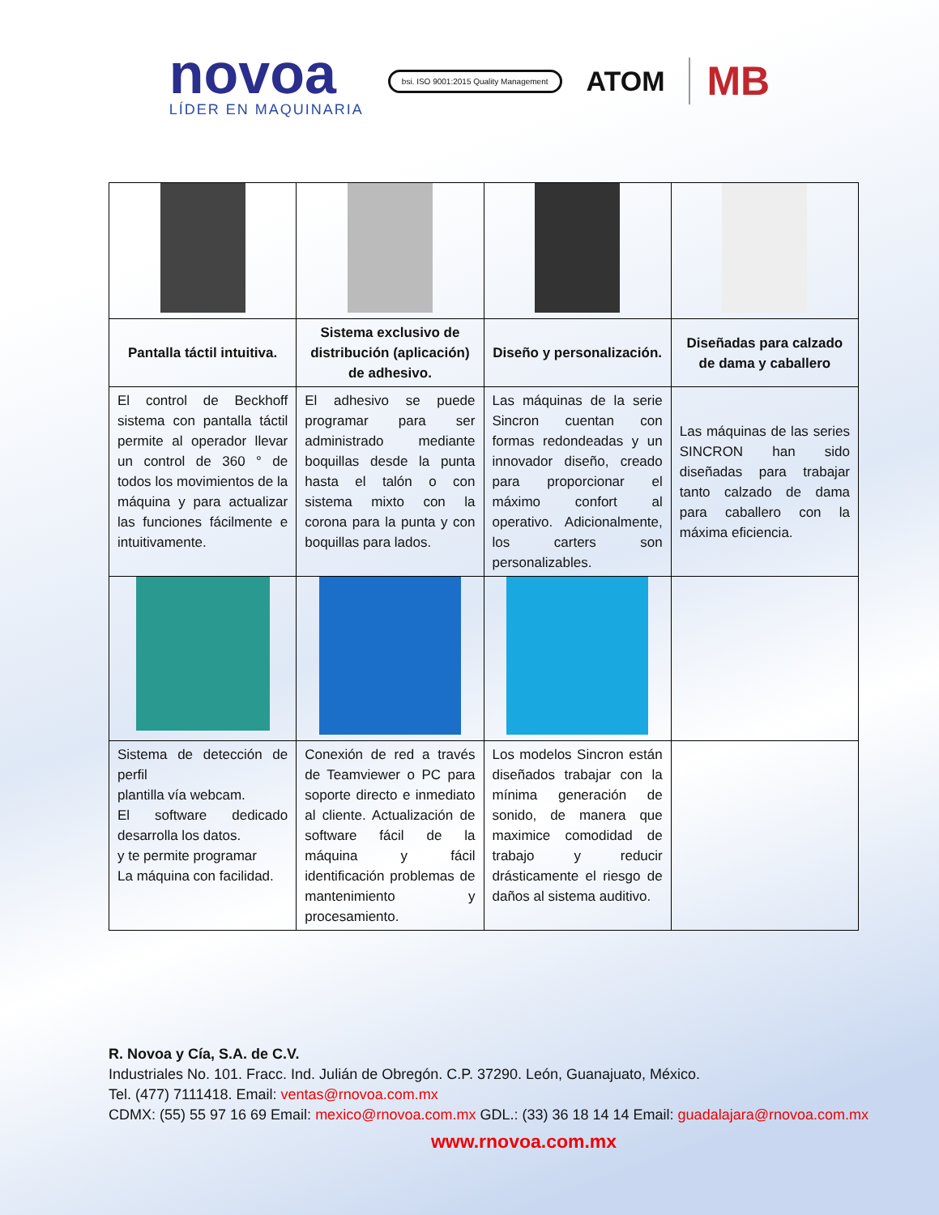novoa
LÍDER EN MAQUINARIA
bsi. ISO 9001:2015 Quality Management
ATOM
MB
| Pantalla táctil intuitiva. | Sistema exclusivo de distribución (aplicación) de adhesivo. | Diseño y personalización. | Diseñadas para calzado de dama y caballero |
| El control de Beckhoff sistema con pantalla táctil permite al operador llevar un control de 360 ° de todos los movimientos de la máquina y para actualizar las funciones fácilmente e intuitivamente. | El adhesivo se puede programar para ser administrado mediante boquillas desde la punta hasta el talón o con sistema mixto con la corona para la punta y con boquillas para lados. | Las máquinas de la serie Sincron cuentan con formas redondeadas y un innovador diseño, creado para proporcionar el máximo confort al operativo. Adicionalmente, los carters son personalizables. | Las máquinas de las series SINCRON han sido diseñadas para trabajar tanto calzado de dama para caballero con la máxima eficiencia. |
| Sistema de detección de perfil plantilla vía webcam. El software dedicado desarrolla los datos. y te permite programar La máquina con facilidad. | Conexión de red a través de Teamviewer o PC para soporte directo e inmediato al cliente. Actualización de software fácil de la máquina y fácil identificación problemas de mantenimiento y procesamiento. | Los modelos Sincron están diseñados trabajar con la mínima generación de sonido, de manera que maximice comodidad de trabajo y reducir drásticamente el riesgo de daños al sistema auditivo. | |
R. Novoa y Cía, S.A. de C.V.
Industriales No. 101. Fracc. Ind. Julián de Obregón. C.P. 37290. León, Guanajuato, México.
Tel. (477) 7111418. Email: ventas@rnovoa.com.mx
CDMX: (55) 55 97 16 69 Email: mexico@rnovoa.com.mx GDL.: (33) 36 18 14 14 Email: guadalajara@rnovoa.com.mx
www.rnovoa.com.mx